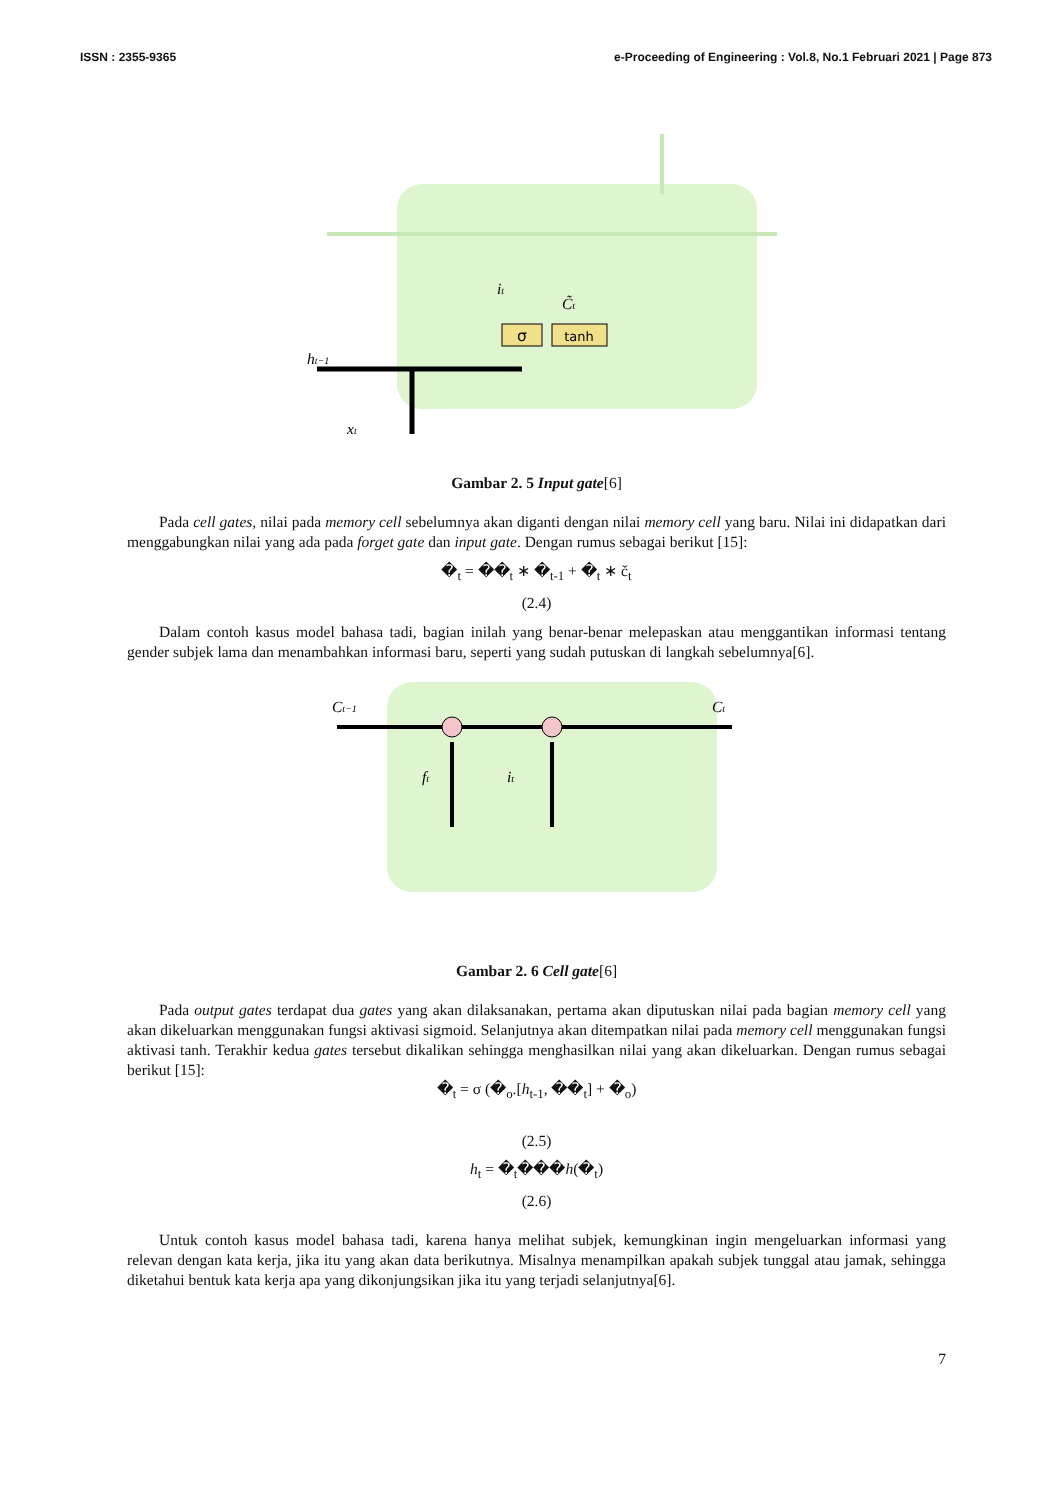ISSN : 2355-9365 e-Proceeding of Engineering : Vol.8, No.1 Februari 2021 | Page 873
σ
tanh
ht−1
xt
it
C̃t
Gambar 2. 5 Input gate[6]
Pada cell gates, nilai pada memory cell sebelumnya akan diganti dengan nilai memory cell yang baru. Nilai ini didapatkan dari menggabungkan nilai yang ada pada forget gate dan input gate. Dengan rumus sebagai berikut [15]:
�<sub>t</sub> = ��<sub>t</sub> ∗ �<sub>t-1</sub> + �<sub>t</sub> ∗ č<sub>t</sub>
(2.4)
Dalam contoh kasus model bahasa tadi, bagian inilah yang benar-benar melepaskan atau menggantikan informasi tentang gender subjek lama dan menambahkan informasi baru, seperti yang sudah putuskan di langkah sebelumnya[6].
Ct−1
Ct
ft
it
Gambar 2. 6 Cell gate[6]
Pada output gates terdapat dua gates yang akan dilaksanakan, pertama akan diputuskan nilai pada bagian memory cell yang akan dikeluarkan menggunakan fungsi aktivasi sigmoid. Selanjutnya akan ditempatkan nilai pada memory cell menggunakan fungsi aktivasi tanh. Terakhir kedua gates tersebut dikalikan sehingga menghasilkan nilai yang akan dikeluarkan. Dengan rumus sebagai berikut [15]:
�<sub>t</sub> = σ (�<sub>o</sub>.[h<sub>t-1</sub>, ��<sub>t</sub>] + �<sub>o</sub>)
(2.5)
h<sub>t</sub> = �<sub>t</sub>���h(�<sub>t</sub>)
(2.6)
Untuk contoh kasus model bahasa tadi, karena hanya melihat subjek, kemungkinan ingin mengeluarkan informasi yang relevan dengan kata kerja, jika itu yang akan data berikutnya. Misalnya menampilkan apakah subjek tunggal atau jamak, sehingga diketahui bentuk kata kerja apa yang dikonjungsikan jika itu yang terjadi selanjutnya[6].
7